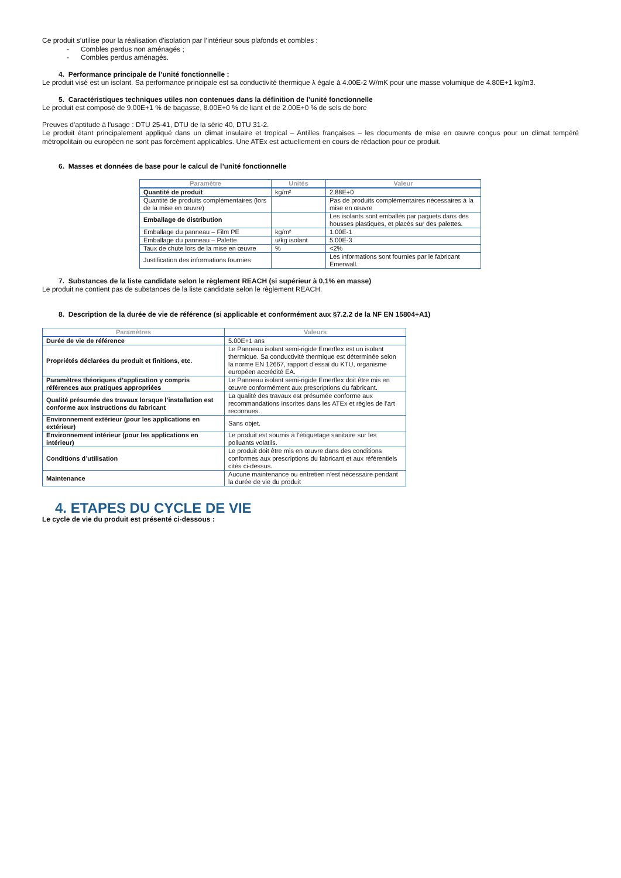Ce produit s’utilise pour la réalisation d’isolation par l’intérieur sous plafonds et combles :
- Combles perdus non aménagés ;
- Combles perdus aménagés.
4. Performance principale de l’unité fonctionnelle :
Le produit visé est un isolant. Sa performance principale est sa conductivité thermique λ égale à 4.00E-2 W/mK pour une masse volumique de 4.80E+1 kg/m3.
5. Caractéristiques techniques utiles non contenues dans la définition de l’unité fonctionnelle
Le produit est composé de 9.00E+1 % de bagasse, 8.00E+0 % de liant et de 2.00E+0 % de sels de bore
Preuves d'aptitude à l'usage : DTU 25-41, DTU de la série 40, DTU 31-2.
Le produit étant principalement appliqué dans un climat insulaire et tropical – Antilles françaises – les documents de mise en œuvre conçus pour un climat tempéré métropolitain ou européen ne sont pas forcément applicables. Une ATEx est actuellement en cours de rédaction pour ce produit.
6. Masses et données de base pour le calcul de l’unité fonctionnelle
| Paramètre | Unités | Valeur |
| --- | --- | --- |
| Quantité de produit | kg/m² | 2.88E+0 |
| Quantité de produits complémentaires (lors de la mise en œuvre) | | Pas de produits complémentaires nécessaires à la mise en œuvre |
| Emballage de distribution | | Les isolants sont emballés par paquets dans des housses plastiques, et placés sur des palettes. |
| Emballage du panneau – Film PE | kg/m² | 1.00E-1 |
| Emballage du panneau – Palette | u/kg isolant | 5.00E-3 |
| Taux de chute lors de la mise en œuvre | % | <2% |
| Justification des informations fournies | | Les informations sont fournies par le fabricant Emerwall. |
7. Substances de la liste candidate selon le règlement REACH (si supérieur à 0,1% en masse)
Le produit ne contient pas de substances de la liste candidate selon le règlement REACH.
8. Description de la durée de vie de référence (si applicable et conformément aux §7.2.2 de la NF EN 15804+A1)
| Paramètres | Valeurs |
| --- | --- |
| Durée de vie de référence | 5.00E+1 ans |
| Propriétés déclarées du produit et finitions, etc. | Le Panneau isolant semi-rigide Emerflex est un isolant thermique. Sa conductivité thermique est déterminée selon la norme EN 12667, rapport d’essai du KTU, organisme européen accrédité EA. |
| Paramètres théoriques d’application y compris références aux pratiques appropriées | Le Panneau isolant semi-rigide Emerflex doit être mis en œuvre conformément aux prescriptions du fabricant. |
| Qualité présumée des travaux lorsque l’installation est conforme aux instructions du fabricant | La qualité des travaux est présumée conforme aux recommandations inscrites dans les ATEx et règles de l’art reconnues. |
| Environnement extérieur (pour les applications en extérieur) | Sans objet. |
| Environnement intérieur (pour les applications en intérieur) | Le produit est soumis à l’étiquetage sanitaire sur les polluants volatils. |
| Conditions d’utilisation | Le produit doit être mis en œuvre dans des conditions conformes aux prescriptions du fabricant et aux référentiels cités ci-dessus. |
| Maintenance | Aucune maintenance ou entretien n’est nécessaire pendant la durée de vie du produit |
4. ETAPES DU CYCLE DE VIE
Le cycle de vie du produit est présenté ci-dessous :